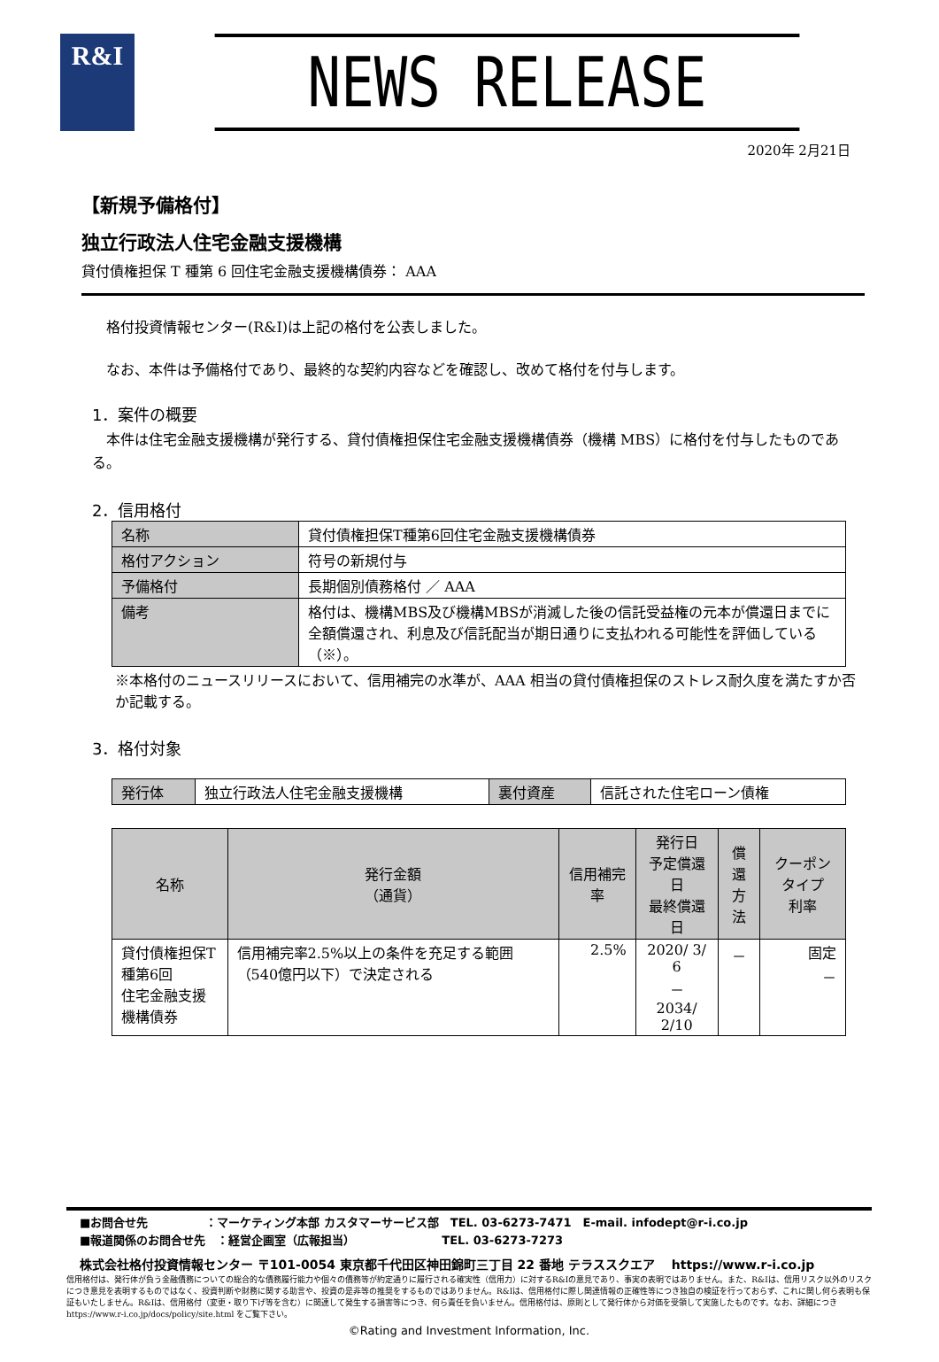R&I
NEWS RELEASE
2020年 2月21日
【新規予備格付】
独立行政法人住宅金融支援機構
貸付債権担保 T 種第 6 回住宅金融支援機構債券： AAA
格付投資情報センター(R&I)は上記の格付を公表しました。
なお、本件は予備格付であり、最終的な契約内容などを確認し、改めて格付を付与します。
1．案件の概要
本件は住宅金融支援機構が発行する、貸付債権担保住宅金融支援機構債券（機構 MBS）に格付を付与したものである。
2．信用格付
| 名称 | 貸付債権担保T種第6回住宅金融支援機構債券 |
| 格付アクション | 符号の新規付与 |
| 予備格付 | 長期個別債務格付 ／ AAA |
| 備考 | 格付は、機構MBS及び機構MBSが消滅した後の信託受益権の元本が償還日までに全額償還され、利息及び信託配当が期日通りに支払われる可能性を評価している（※）。 |
※本格付のニュースリリースにおいて、信用補完の水準が、AAA 相当の貸付債権担保のストレス耐久度を満たすか否か記載する。
3．格付対象
| 発行体 | 独立行政法人住宅金融支援機構 | 裏付資産 | 信託された住宅ローン債権 |
| 名称 | 発行金額 （通貨） | 信用補完率 | 発行日 予定償還日 最終償還日 | 償還 方法 | クーポンタイプ 利率 |
| --- | --- | --- | --- | --- | --- |
| 貸付債権担保T種第6回 住宅金融支援機構債券 | 信用補完率2.5%以上の条件を充足する範囲（540億円以下）で決定される | 2.5% | 2020/ 3/ 6 － 2034/ 2/10 | － | 固定 － |
■お問合せ先　　　　　：マーケティング本部 カスタマーサービス部　TEL. 03-6273-7471　E-mail. infodept@r-i.co.jp
■報道関係のお問合せ先　：経営企画室（広報担当）　　　　　　　　TEL. 03-6273-7273
株式会社格付投資情報センター 〒101-0054 東京都千代田区神田錦町三丁目 22 番地 テラススクエア　 https://www.r-i.co.jp
信用格付は、発行体が負う金融債務についての総合的な債務履行能力や個々の債務等が約定通りに履行される確実性（信用力）に対するR&Iの意見であり、事実の表明ではありません。また、R&Iは、信用リスク以外のリスクにつき意見を表明するものではなく、投資判断や財務に関する助言や、投資の是非等の推奨をするものではありません。R&Iは、信用格付に際し関連情報の正確性等につき独自の検証を行っておらず、これに関し何ら表明も保証もいたしません。R&Iは、信用格付（変更・取り下げ等を含む）に関連して発生する損害等につき、何ら責任を負いません。信用格付は、原則として発行体から対価を受領して実施したものです。なお、詳細につきhttps://www.r-i.co.jp/docs/policy/site.html をご覧下さい。
©Rating and Investment Information, Inc.